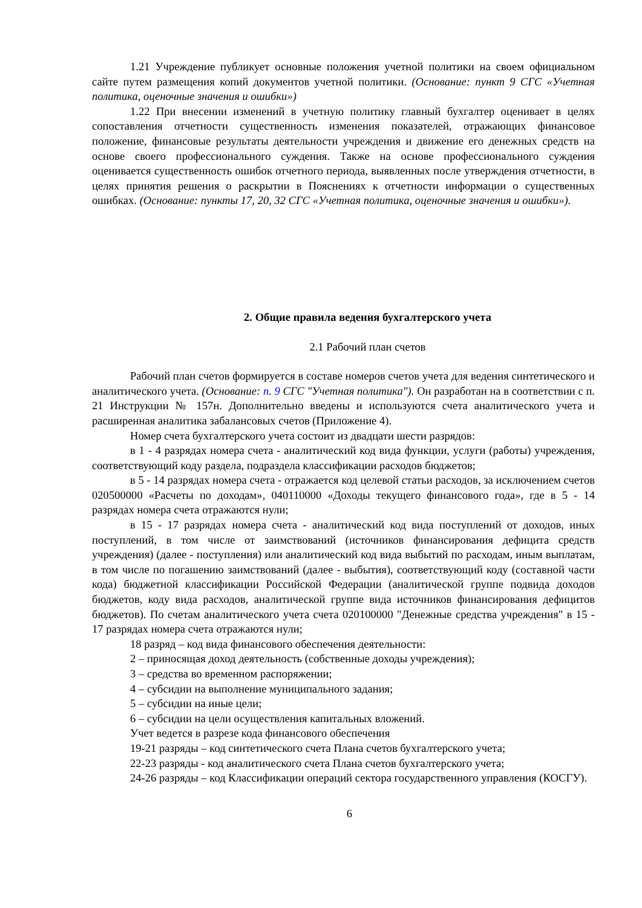1.21 Учреждение публикует основные положения учетной политики на своем официальном сайте путем размещения копий документов учетной политики. (Основание: пункт 9 СГС «Учетная политика, оценочные значения и ошибки»)
1.22 При внесении изменений в учетную политику главный бухгалтер оценивает в целях сопоставления отчетности существенность изменения показателей, отражающих финансовое положение, финансовые результаты деятельности учреждения и движение его денежных средств на основе своего профессионального суждения. Также на основе профессионального суждения оценивается существенность ошибок отчетного периода, выявленных после утверждения отчетности, в целях принятия решения о раскрытии в Пояснениях к отчетности информации о существенных ошибках. (Основание: пункты 17, 20, 32 СГС «Учетная политика, оценочные значения и ошибки»).
2. Общие правила ведения бухгалтерского учета
2.1 Рабочий план счетов
Рабочий план счетов формируется в составе номеров счетов учета для ведения синтетического и аналитического учета. (Основание: п. 9 СГС "Учетная политика"). Он разработан на в соответствии с п. 21 Инструкции № 157н. Дополнительно введены и используются счета аналитического учета и расширенная аналитика забалансовых счетов (Приложение 4).
Номер счета бухгалтерского учета состоит из двадцати шести разрядов:
в 1 - 4 разрядах номера счета - аналитический код вида функции, услуги (работы) учреждения, соответствующий коду раздела, подраздела классификации расходов бюджетов;
в 5 - 14 разрядах номера счета - отражается код целевой статьи расходов, за исключением счетов 020500000 «Расчеты по доходам», 040110000 «Доходы текущего финансового года», где в 5 - 14 разрядах номера счета отражаются нули;
в 15 - 17 разрядах номера счета - аналитический код вида поступлений от доходов, иных поступлений, в том числе от заимствований (источников финансирования дефицита средств учреждения) (далее - поступления) или аналитический код вида выбытий по расходам, иным выплатам, в том числе по погашению заимствований (далее - выбытия), соответствующий коду (составной части кода) бюджетной классификации Российской Федерации (аналитической группе подвида доходов бюджетов, коду вида расходов, аналитической группе вида источников финансирования дефицитов бюджетов). По счетам аналитического учета счета 020100000 "Денежные средства учреждения" в 15 - 17 разрядах номера счета отражаются нули;
18 разряд – код вида финансового обеспечения деятельности:
2 – приносящая доход деятельность (собственные доходы учреждения);
3 – средства во временном распоряжении;
4 – субсидии на выполнение муниципального задания;
5 – субсидии на иные цели;
6 – субсидии на цели осуществления капитальных вложений.
Учет ведется в разрезе кода финансового обеспечения
19-21 разряды – код синтетического счета Плана счетов бухгалтерского учета;
22-23 разряды - код аналитического счета Плана счетов бухгалтерского учета;
24-26 разряды – код Классификации операций сектора государственного управления (КОСГУ).
6